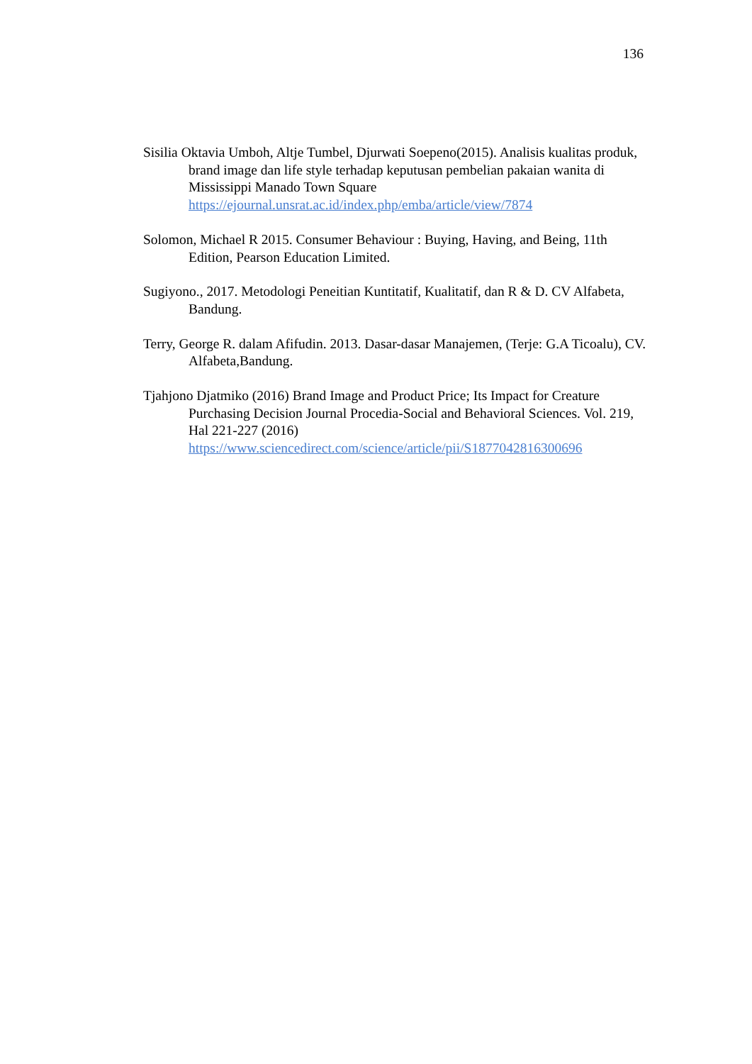136
Sisilia Oktavia Umboh, Altje Tumbel, Djurwati Soepeno(2015). Analisis kualitas produk, brand image dan life style terhadap keputusan pembelian pakaian wanita di Mississippi Manado Town Square https://ejournal.unsrat.ac.id/index.php/emba/article/view/7874
Solomon, Michael R 2015. Consumer Behaviour : Buying, Having, and Being, 11th Edition, Pearson Education Limited.
Sugiyono., 2017. Metodologi Peneitian Kuntitatif, Kualitatif, dan R & D. CV Alfabeta, Bandung.
Terry, George R. dalam Afifudin. 2013. Dasar-dasar Manajemen, (Terje: G.A Ticoalu), CV. Alfabeta,Bandung.
Tjahjono Djatmiko (2016) Brand Image and Product Price; Its Impact for Creature Purchasing Decision Journal Procedia-Social and Behavioral Sciences. Vol. 219, Hal 221-227 (2016) https://www.sciencedirect.com/science/article/pii/S1877042816300696